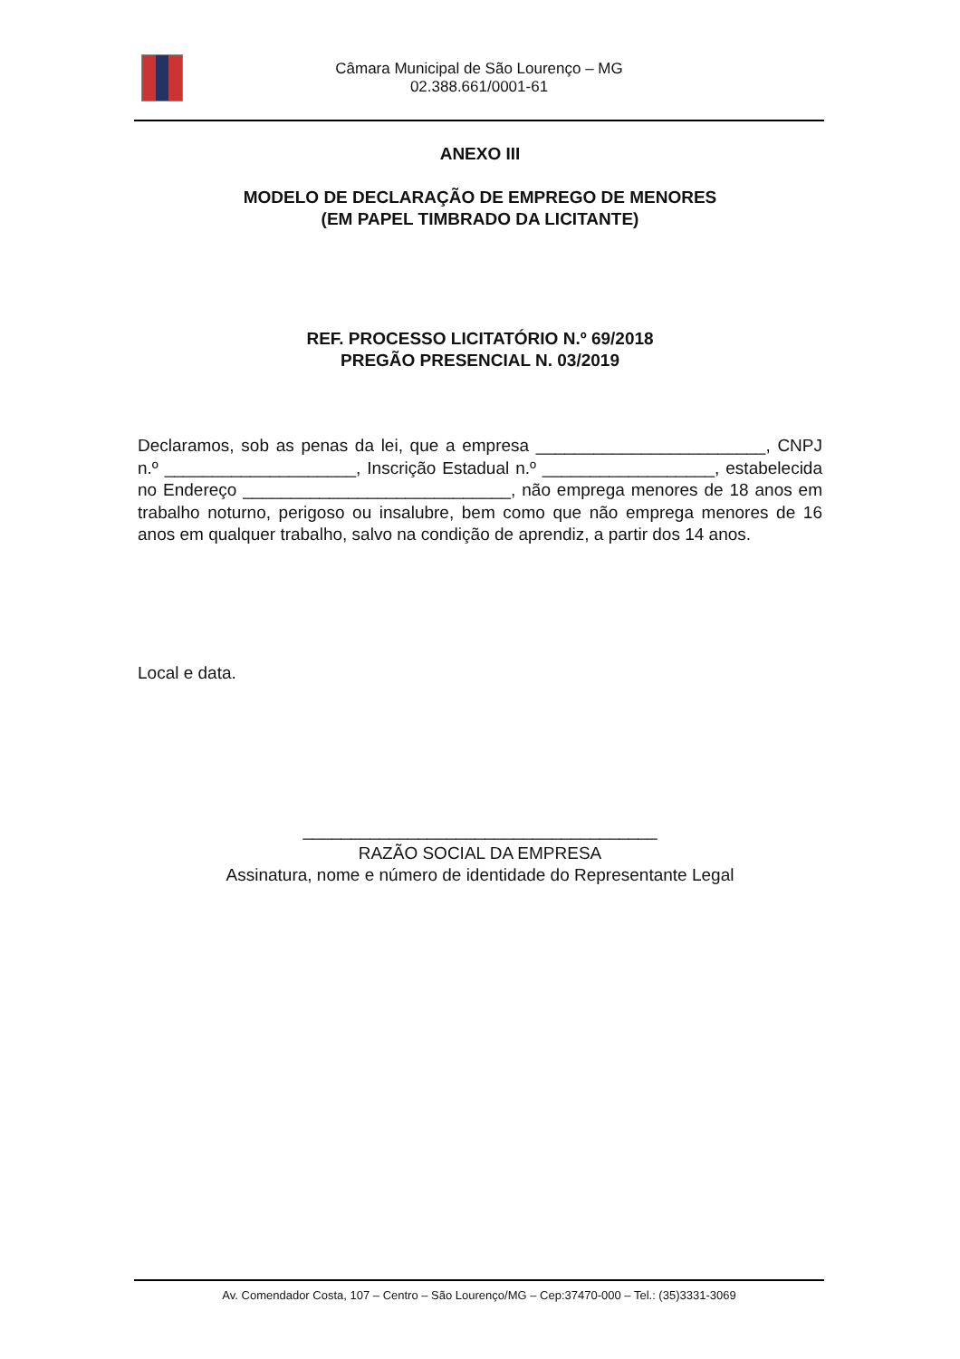Câmara Municipal de São Lourenço – MG
02.388.661/0001-61
ANEXO III
MODELO DE DECLARAÇÃO DE EMPREGO DE MENORES
(EM PAPEL TIMBRADO DA LICITANTE)
REF. PROCESSO LICITATÓRIO N.º 69/2018
PREGÃO PRESENCIAL N. 03/2019
Declaramos, sob as penas da lei, que a empresa ________________________, CNPJ n.º ____________________, Inscrição Estadual n.º __________________, estabelecida no Endereço ____________________________, não emprega menores de 18 anos em trabalho noturno, perigoso ou insalubre, bem como que não emprega menores de 16 anos em qualquer trabalho, salvo na condição de aprendiz, a partir dos 14 anos.
Local e data.
_____________________________________
RAZÃO SOCIAL DA EMPRESA
Assinatura, nome e número de identidade do Representante Legal
Av. Comendador Costa, 107 – Centro – São Lourenço/MG – Cep:37470-000 – Tel.: (35)3331-3069